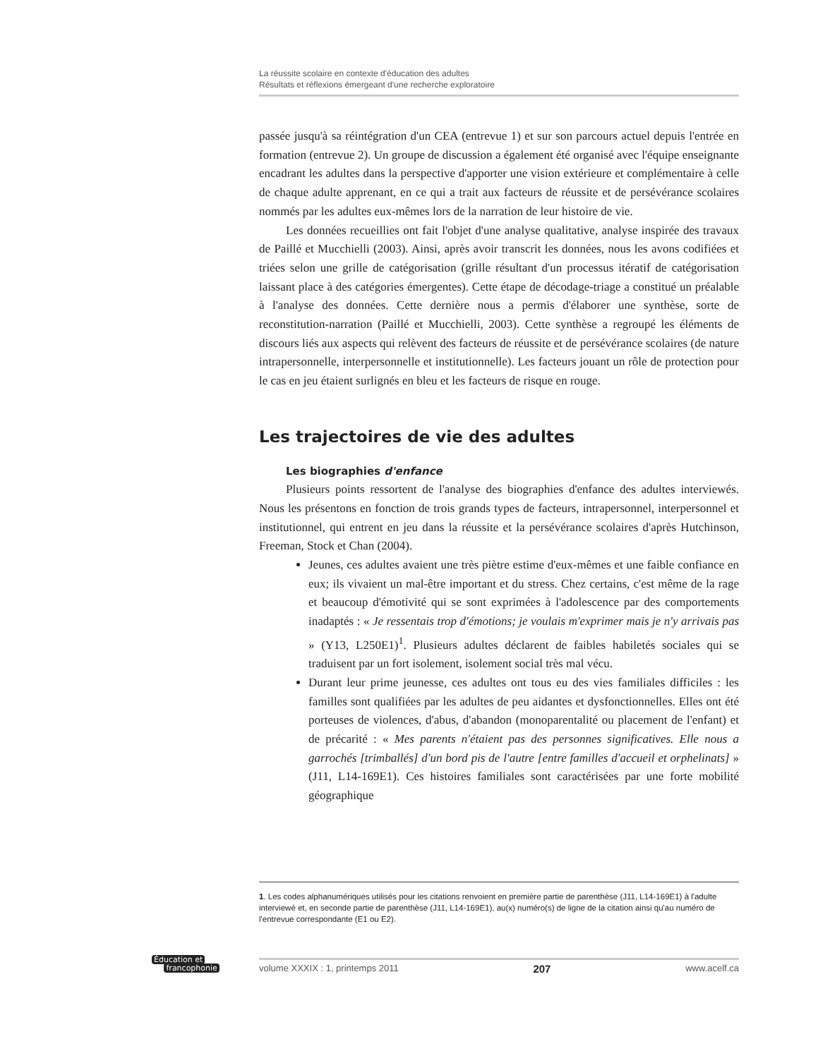La réussite scolaire en contexte d'éducation des adultes
Résultats et réflexions émergeant d'une recherche exploratoire
passée jusqu'à sa réintégration d'un CEA (entrevue 1) et sur son parcours actuel depuis l'entrée en formation (entrevue 2). Un groupe de discussion a également été organisé avec l'équipe enseignante encadrant les adultes dans la perspective d'apporter une vision extérieure et complémentaire à celle de chaque adulte apprenant, en ce qui a trait aux facteurs de réussite et de persévérance scolaires nommés par les adultes eux-mêmes lors de la narration de leur histoire de vie.
Les données recueillies ont fait l'objet d'une analyse qualitative, analyse inspirée des travaux de Paillé et Mucchielli (2003). Ainsi, après avoir transcrit les données, nous les avons codifiées et triées selon une grille de catégorisation (grille résultant d'un processus itératif de catégorisation laissant place à des catégories émergentes). Cette étape de décodage-triage a constitué un préalable à l'analyse des données. Cette dernière nous a permis d'élaborer une synthèse, sorte de reconstitution-narration (Paillé et Mucchielli, 2003). Cette synthèse a regroupé les éléments de discours liés aux aspects qui relèvent des facteurs de réussite et de persévérance scolaires (de nature intrapersonnelle, interpersonnelle et institutionnelle). Les facteurs jouant un rôle de protection pour le cas en jeu étaient surlignés en bleu et les facteurs de risque en rouge.
Les trajectoires de vie des adultes
Les biographies d'enfance
Plusieurs points ressortent de l'analyse des biographies d'enfance des adultes interviewés. Nous les présentons en fonction de trois grands types de facteurs, intrapersonnel, interpersonnel et institutionnel, qui entrent en jeu dans la réussite et la persévérance scolaires d'après Hutchinson, Freeman, Stock et Chan (2004).
Jeunes, ces adultes avaient une très piètre estime d'eux-mêmes et une faible confiance en eux; ils vivaient un mal-être important et du stress. Chez certains, c'est même de la rage et beaucoup d'émotivité qui se sont exprimées à l'adolescence par des comportements inadaptés : « Je ressentais trop d'émotions; je voulais m'exprimer mais je n'y arrivais pas » (Y13, L250E1)<sup>1</sup>. Plusieurs adultes déclarent de faibles habiletés sociales qui se traduisent par un fort isolement, isolement social très mal vécu.
Durant leur prime jeunesse, ces adultes ont tous eu des vies familiales difficiles : les familles sont qualifiées par les adultes de peu aidantes et dysfonctionnelles. Elles ont été porteuses de violences, d'abus, d'abandon (monoparentalité ou placement de l'enfant) et de précarité : « Mes parents n'étaient pas des personnes significatives. Elle nous a garrochés [trimballés] d'un bord pis de l'autre [entre familles d'accueil et orphelinats] » (J11, L14-169E1). Ces histoires familiales sont caractérisées par une forte mobilité géographique
1. Les codes alphanumériques utilisés pour les citations renvoient en première partie de parenthèse (J11, L14-169E1) à l'adulte interviewé et, en seconde partie de parenthèse (J11, L14-169E1), au(x) numéro(s) de ligne de la citation ainsi qu'au numéro de l'entrevue correspondante (E1 ou E2).
Éducation et
francophonie
volume XXXIX : 1, printemps 2011 207 www.acelf.ca